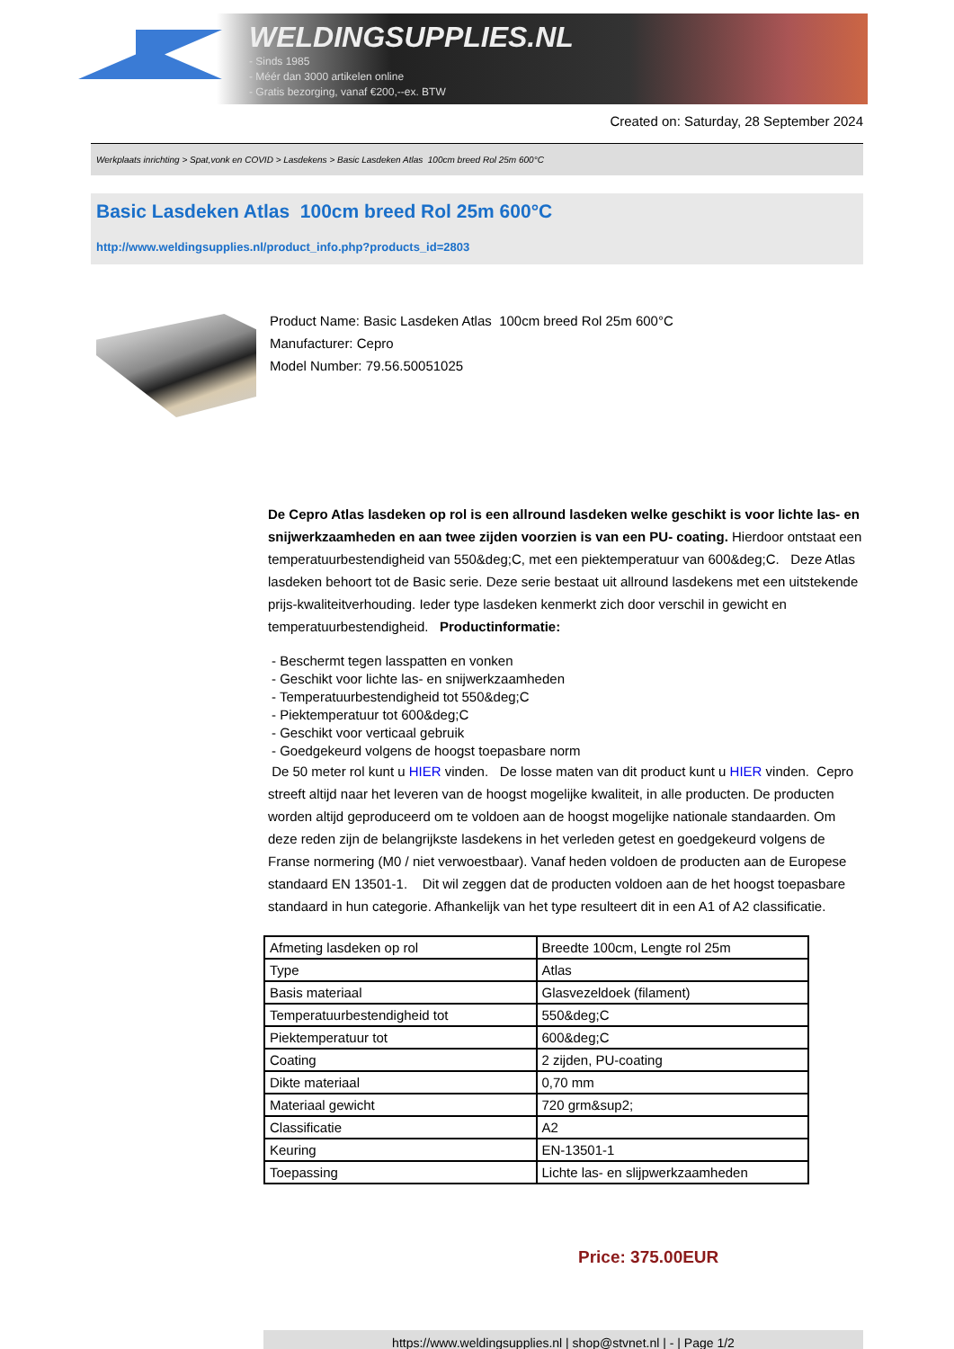WELDINGSUPPLIES.NL
- Sinds 1985
- Méér dan 3000 artikelen online
- Gratis bezorging, vanaf €200,--ex. BTW
Created on: Saturday, 28 September 2024
Werkplaats inrichting > Spat,vonk en COVID > Lasdekens > Basic Lasdeken Atlas 100cm breed Rol 25m 600°C
Basic Lasdeken Atlas 100cm breed Rol 25m 600°C
http://www.weldingsupplies.nl/product_info.php?products_id=2803
Product Name: Basic Lasdeken Atlas 100cm breed Rol 25m 600°C
Manufacturer: Cepro
Model Number: 79.56.50051025
De Cepro Atlas lasdeken op rol is een allround lasdeken welke geschikt is voor lichte las- en snijwerkzaamheden en aan twee zijden voorzien is van een PU- coating. Hierdoor ontstaat een temperatuurbestendigheid van 550&deg;C, met een piektemperatuur van 600&deg;C. Deze Atlas lasdeken behoort tot de Basic serie. Deze serie bestaat uit allround lasdekens met een uitstekende prijs-kwaliteitverhouding. Ieder type lasdeken kenmerkt zich door verschil in gewicht en temperatuurbestendigheid. Productinformatie:
- Beschermt tegen lasspatten en vonken
- Geschikt voor lichte las- en snijwerkzaamheden
- Temperatuurbestendigheid tot 550&deg;C
- Piektemperatuur tot 600&deg;C
- Geschikt voor verticaal gebruik
- Goedgekeurd volgens de hoogst toepasbare norm
De 50 meter rol kunt u HIER vinden. De losse maten van dit product kunt u HIER vinden. Cepro streeft altijd naar het leveren van de hoogst mogelijke kwaliteit, in alle producten. De producten worden altijd geproduceerd om te voldoen aan de hoogst mogelijke nationale standaarden. Om deze reden zijn de belangrijkste lasdekens in het verleden getest en goedgekeurd volgens de Franse normering (M0 / niet verwoestbaar). Vanaf heden voldoen de producten aan de Europese standaard EN 13501-1. Dit wil zeggen dat de producten voldoen aan de het hoogst toepasbare standaard in hun categorie. Afhankelijk van het type resulteert dit in een A1 of A2 classificatie.
| Afmeting lasdeken op rol | Breedte 100cm, Lengte rol 25m |
| Type | Atlas |
| Basis materiaal | Glasvezeldoek (filament) |
| Temperatuurbestendigheid tot | 550&deg;C |
| Piektemperatuur tot | 600&deg;C |
| Coating | 2 zijden, PU-coating |
| Dikte materiaal | 0,70 mm |
| Materiaal gewicht | 720 grm&sup2; |
| Classificatie | A2 |
| Keuring | EN-13501-1 |
| Toepassing | Lichte las- en slijpwerkzaamheden |
Price: 375.00EUR
https://www.weldingsupplies.nl | shop@stvnet.nl | - | Page 1/2